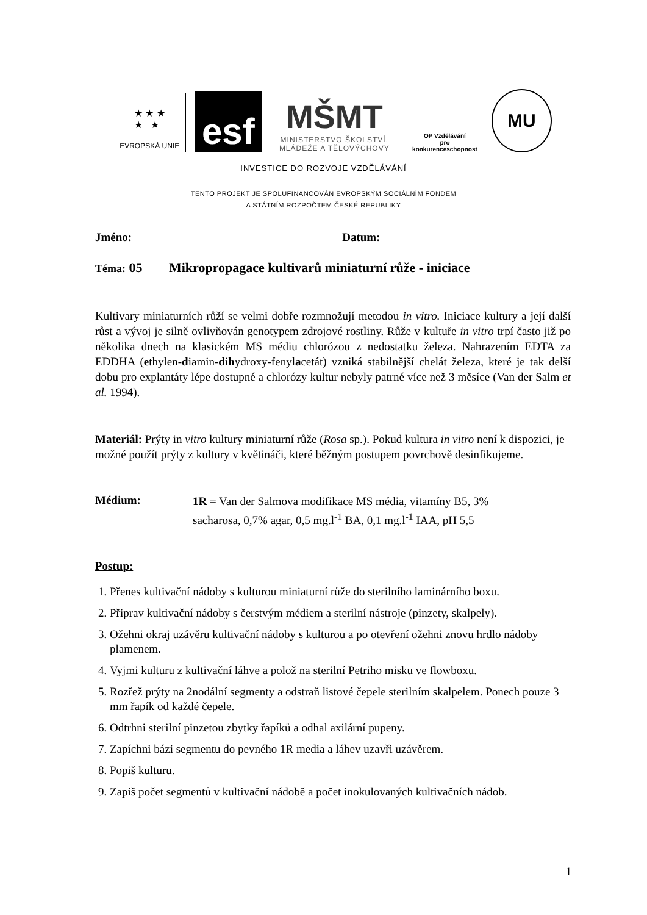★ ★ ★
★ ★
EVROPSKÁ UNIE
esf
MŠMT
MINISTERSTVO ŠKOLSTVÍ,
MLÁDEŽE A TĚLOVÝCHOVY
OP Vzdělávání
pro konkurenceschopnost
MU
INVESTICE DO ROZVOJE VZDĚLÁVÁNÍ
TENTO PROJEKT JE SPOLUFINANCOVÁN EVROPSKÝM SOCIÁLNÍM FONDEM
A STÁTNÍM ROZPOČTEM ČESKÉ REPUBLIKY
Jméno: Datum:
Téma: 05 Mikropropagace kultivarů miniaturní růže - iniciace
Kultivary miniaturních růží se velmi dobře rozmnožují metodou in vitro. Iniciace kultury a její další růst a vývoj je silně ovlivňován genotypem zdrojové rostliny. Růže v kultuře in vitro trpí často již po několika dnech na klasickém MS médiu chlorózou z nedostatku železa. Nahrazením EDTA za EDDHA (ethylen-diamin-dihydroxy-fenylacetát) vzniká stabilnější chelát železa, které je tak delší dobu pro explantáty lépe dostupné a chlorózy kultur nebyly patrné více než 3 měsíce (Van der Salm et al. 1994).
Materiál: Prýty in vitro kultury miniaturní růže (Rosa sp.). Pokud kultura in vitro není k dispozici, je možné použít prýty z kultury v květináči, které běžným postupem povrchově desinfikujeme.
Médium:
1R = Van der Salmova modifikace MS média, vitamíny B5, 3%
sacharosa, 0,7% agar, 0,5 mg.l<sup>-1</sup> BA, 0,1 mg.l<sup>-1</sup> IAA, pH 5,5
Postup:
1. Přenes kultivační nádoby s kulturou miniaturní růže do sterilního laminárního boxu.
2. Připrav kultivační nádoby s čerstvým médiem a sterilní nástroje (pinzety, skalpely).
3. Ožehni okraj uzávěru kultivační nádoby s kulturou a po otevření ožehni znovu hrdlo nádoby plamenem.
4. Vyjmi kulturu z kultivační láhve a polož na sterilní Petriho misku ve flowboxu.
5. Rozřež prýty na 2nodální segmenty a odstraň listové čepele sterilním skalpelem. Ponech pouze 3 mm řapík od každé čepele.
6. Odtrhni sterilní pinzetou zbytky řapíků a odhal axilární pupeny.
7. Zapíchni bázi segmentu do pevného 1R media a láhev uzavři uzávěrem.
8. Popiš kulturu.
9. Zapiš počet segmentů v kultivační nádobě a počet inokulovaných kultivačních nádob.
1